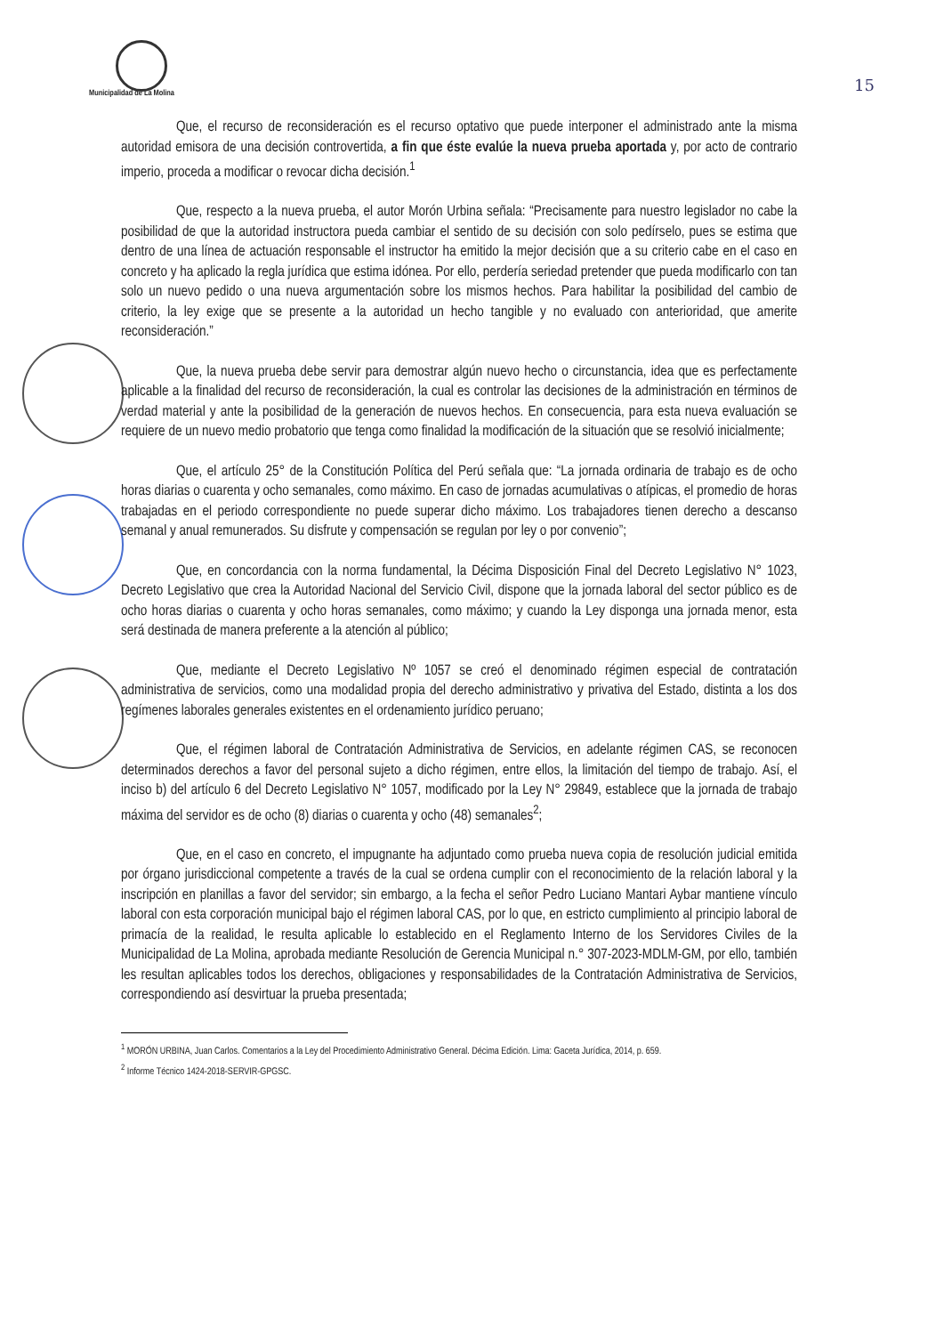Municipalidad de La Molina
15
Que, el recurso de reconsideración es el recurso optativo que puede interponer el administrado ante la misma autoridad emisora de una decisión controvertida, a fin que éste evalúe la nueva prueba aportada y, por acto de contrario imperio, proceda a modificar o revocar dicha decisión.<sup>1</sup>
Que, respecto a la nueva prueba, el autor Morón Urbina señala: “Precisamente para nuestro legislador no cabe la posibilidad de que la autoridad instructora pueda cambiar el sentido de su decisión con solo pedírselo, pues se estima que dentro de una línea de actuación responsable el instructor ha emitido la mejor decisión que a su criterio cabe en el caso en concreto y ha aplicado la regla jurídica que estima idónea. Por ello, perdería seriedad pretender que pueda modificarlo con tan solo un nuevo pedido o una nueva argumentación sobre los mismos hechos. Para habilitar la posibilidad del cambio de criterio, la ley exige que se presente a la autoridad un hecho tangible y no evaluado con anterioridad, que amerite reconsideración.”
Que, la nueva prueba debe servir para demostrar algún nuevo hecho o circunstancia, idea que es perfectamente aplicable a la finalidad del recurso de reconsideración, la cual es controlar las decisiones de la administración en términos de verdad material y ante la posibilidad de la generación de nuevos hechos. En consecuencia, para esta nueva evaluación se requiere de un nuevo medio probatorio que tenga como finalidad la modificación de la situación que se resolvió inicialmente;
Que, el artículo 25° de la Constitución Política del Perú señala que: “La jornada ordinaria de trabajo es de ocho horas diarias o cuarenta y ocho semanales, como máximo. En caso de jornadas acumulativas o atípicas, el promedio de horas trabajadas en el periodo correspondiente no puede superar dicho máximo. Los trabajadores tienen derecho a descanso semanal y anual remunerados. Su disfrute y compensación se regulan por ley o por convenio”;
Que, en concordancia con la norma fundamental, la Décima Disposición Final del Decreto Legislativo N° 1023, Decreto Legislativo que crea la Autoridad Nacional del Servicio Civil, dispone que la jornada laboral del sector público es de ocho horas diarias o cuarenta y ocho horas semanales, como máximo; y cuando la Ley disponga una jornada menor, esta será destinada de manera preferente a la atención al público;
Que, mediante el Decreto Legislativo Nº 1057 se creó el denominado régimen especial de contratación administrativa de servicios, como una modalidad propia del derecho administrativo y privativa del Estado, distinta a los dos regímenes laborales generales existentes en el ordenamiento jurídico peruano;
Que, el régimen laboral de Contratación Administrativa de Servicios, en adelante régimen CAS, se reconocen determinados derechos a favor del personal sujeto a dicho régimen, entre ellos, la limitación del tiempo de trabajo. Así, el inciso b) del artículo 6 del Decreto Legislativo N° 1057, modificado por la Ley N° 29849, establece que la jornada de trabajo máxima del servidor es de ocho (8) diarias o cuarenta y ocho (48) semanales<sup>2</sup>;
Que, en el caso en concreto, el impugnante ha adjuntado como prueba nueva copia de resolución judicial emitida por órgano jurisdiccional competente a través de la cual se ordena cumplir con el reconocimiento de la relación laboral y la inscripción en planillas a favor del servidor; sin embargo, a la fecha el señor Pedro Luciano Mantari Aybar mantiene vínculo laboral con esta corporación municipal bajo el régimen laboral CAS, por lo que, en estricto cumplimiento al principio laboral de primacía de la realidad, le resulta aplicable lo establecido en el Reglamento Interno de los Servidores Civiles de la Municipalidad de La Molina, aprobada mediante Resolución de Gerencia Municipal n.° 307-2023-MDLM-GM, por ello, también les resultan aplicables todos los derechos, obligaciones y responsabilidades de la Contratación Administrativa de Servicios, correspondiendo así desvirtuar la prueba presentada;
<sup>1</sup> MORÓN URBINA, Juan Carlos. Comentarios a la Ley del Procedimiento Administrativo General. Décima Edición. Lima: Gaceta Jurídica, 2014, p. 659.
<sup>2</sup> Informe Técnico 1424-2018-SERVIR-GPGSC.